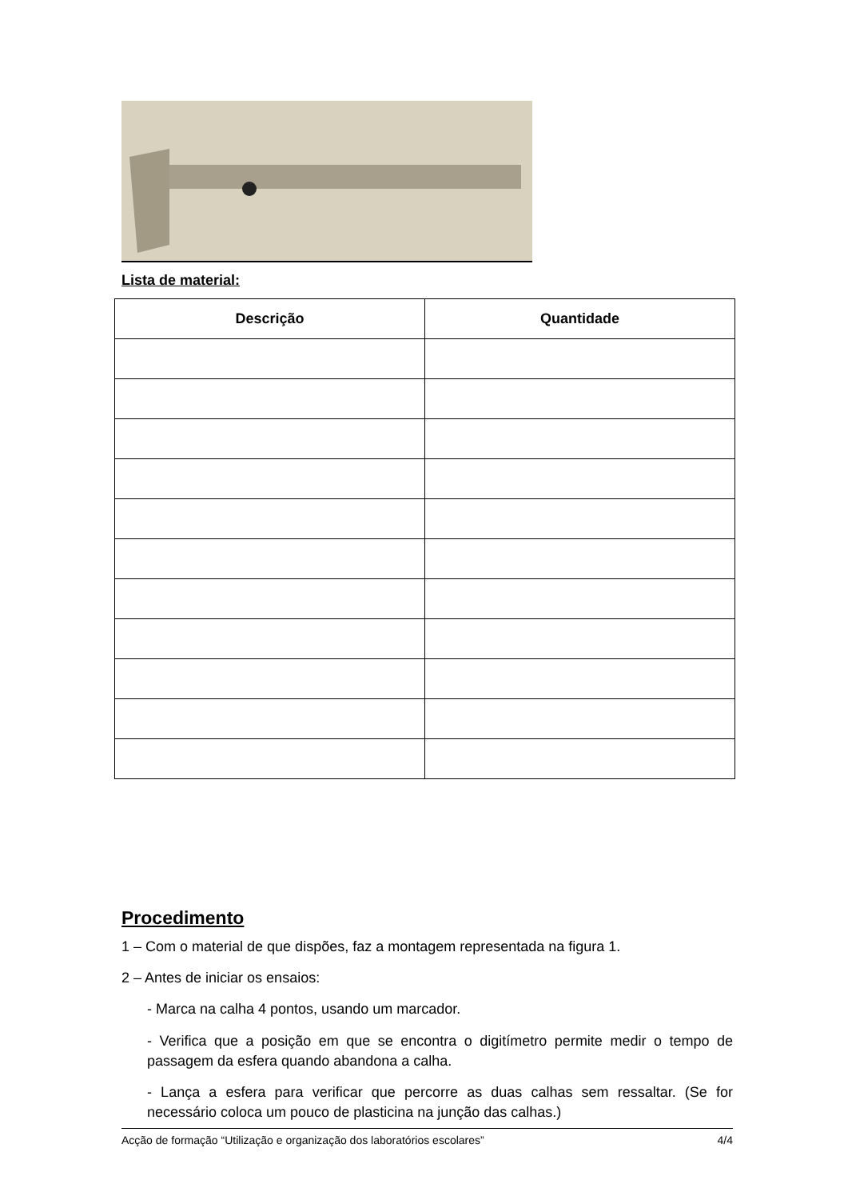Lista de material:
| Descrição | Quantidade |
| --- | --- |
Procedimento
1 – Com o material de que dispões, faz a montagem representada na figura 1.
2 – Antes de iniciar os ensaios:
- Marca na calha 4 pontos, usando um marcador.
- Verifica que a posição em que se encontra o digitímetro permite medir o tempo de passagem da esfera quando abandona a calha.
- Lança a esfera para verificar que percorre as duas calhas sem ressaltar. (Se for necessário coloca um pouco de plasticina na junção das calhas.)
Acção de formação “Utilização e organização dos laboratórios escolares” 4/4